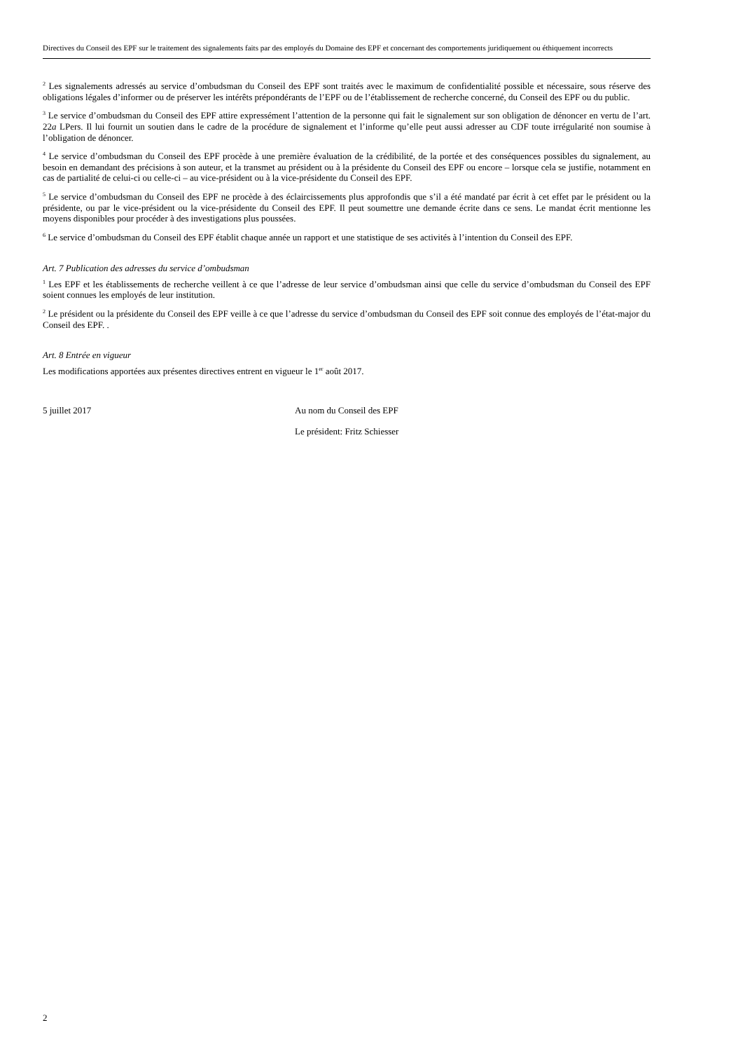Directives du Conseil des EPF sur le traitement des signalements faits par des employés du Domaine des EPF et concernant des comportements juridiquement ou éthiquement incorrects
<sup>2</sup> Les signalements adressés au service d’ombudsman du Conseil des EPF sont traités avec le maximum de confidentialité possible et nécessaire, sous réserve des obligations légales d’informer ou de préserver les intérêts prépondérants de l’EPF ou de l’établissement de recherche concerné, du Conseil des EPF ou du public.
<sup>3</sup> Le service d’ombudsman du Conseil des EPF attire expressément l’attention de la personne qui fait le signalement sur son obligation de dénoncer en vertu de l’art. 22a LPers. Il lui fournit un soutien dans le cadre de la procédure de signalement et l’informe qu’elle peut aussi adresser au CDF toute irrégularité non soumise à l’obligation de dénoncer.
<sup>4</sup> Le service d’ombudsman du Conseil des EPF procède à une première évaluation de la crédibilité, de la portée et des conséquences possibles du signalement, au besoin en demandant des précisions à son auteur, et la transmet au président ou à la présidente du Conseil des EPF ou encore – lorsque cela se justifie, notamment en cas de partialité de celui-ci ou celle-ci – au vice-président ou à la vice-présidente du Conseil des EPF.
<sup>5</sup> Le service d’ombudsman du Conseil des EPF ne procède à des éclaircissements plus approfondis que s’il a été mandaté par écrit à cet effet par le président ou la présidente, ou par le vice-président ou la vice-présidente du Conseil des EPF. Il peut soumettre une demande écrite dans ce sens. Le mandat écrit mentionne les moyens disponibles pour procéder à des investigations plus poussées.
<sup>6</sup> Le service d’ombudsman du Conseil des EPF établit chaque année un rapport et une statistique de ses activités à l’intention du Conseil des EPF.
Art. 7 Publication des adresses du service d’ombudsman
<sup>1</sup> Les EPF et les établissements de recherche veillent à ce que l’adresse de leur service d’ombudsman ainsi que celle du service d’ombudsman du Conseil des EPF soient connues les employés de leur institution.
<sup>2</sup> Le président ou la présidente du Conseil des EPF veille à ce que l’adresse du service d’ombudsman du Conseil des EPF soit connue des employés de l’état-major du Conseil des EPF. .
Art. 8 Entrée en vigueur
Les modifications apportées aux présentes directives entrent en vigueur le 1<sup>er</sup> août 2017.
5 juillet 2017 Au nom du Conseil des EPF
Le président: Fritz Schiesser
2